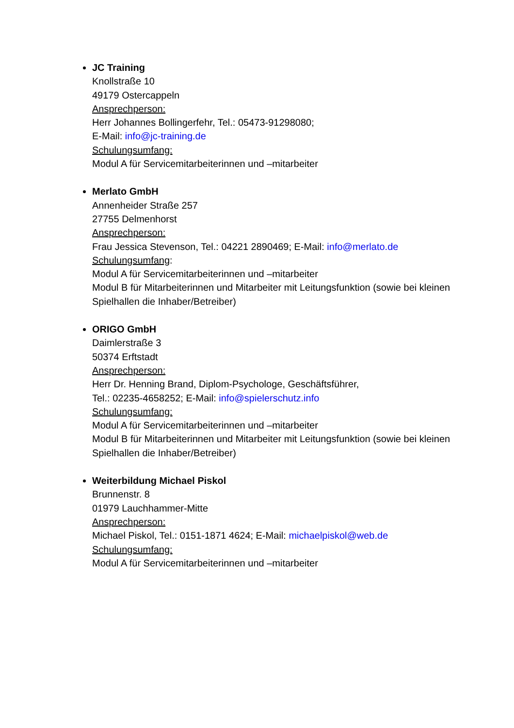JC Training
Knollstraße 10
49179 Ostercappeln
Ansprechperson:
Herr Johannes Bollingerfehr, Tel.: 05473-91298080;
E-Mail: info@jc-training.de
Schulungsumfang:
Modul A für Servicemitarbeiterinnen und –mitarbeiter
Merlato GmbH
Annenheider Straße 257
27755 Delmenhorst
Ansprechperson:
Frau Jessica Stevenson, Tel.: 04221 2890469; E-Mail: info@merlato.de
Schulungsumfang:
Modul A für Servicemitarbeiterinnen und –mitarbeiter
Modul B für Mitarbeiterinnen und Mitarbeiter mit Leitungsfunktion (sowie bei kleinen Spielhallen die Inhaber/Betreiber)
ORIGO GmbH
Daimlerstraße 3
50374 Erftstadt
Ansprechperson:
Herr Dr. Henning Brand, Diplom-Psychologe, Geschäftsführer,
Tel.: 02235-4658252; E-Mail: info@spielerschutz.info
Schulungsumfang:
Modul A für Servicemitarbeiterinnen und –mitarbeiter
Modul B für Mitarbeiterinnen und Mitarbeiter mit Leitungsfunktion (sowie bei kleinen Spielhallen die Inhaber/Betreiber)
Weiterbildung Michael Piskol
Brunnenstr. 8
01979 Lauchhammer-Mitte
Ansprechperson:
Michael Piskol, Tel.: 0151-1871 4624; E-Mail: michaelpiskol@web.de
Schulungsumfang:
Modul A für Servicemitarbeiterinnen und –mitarbeiter